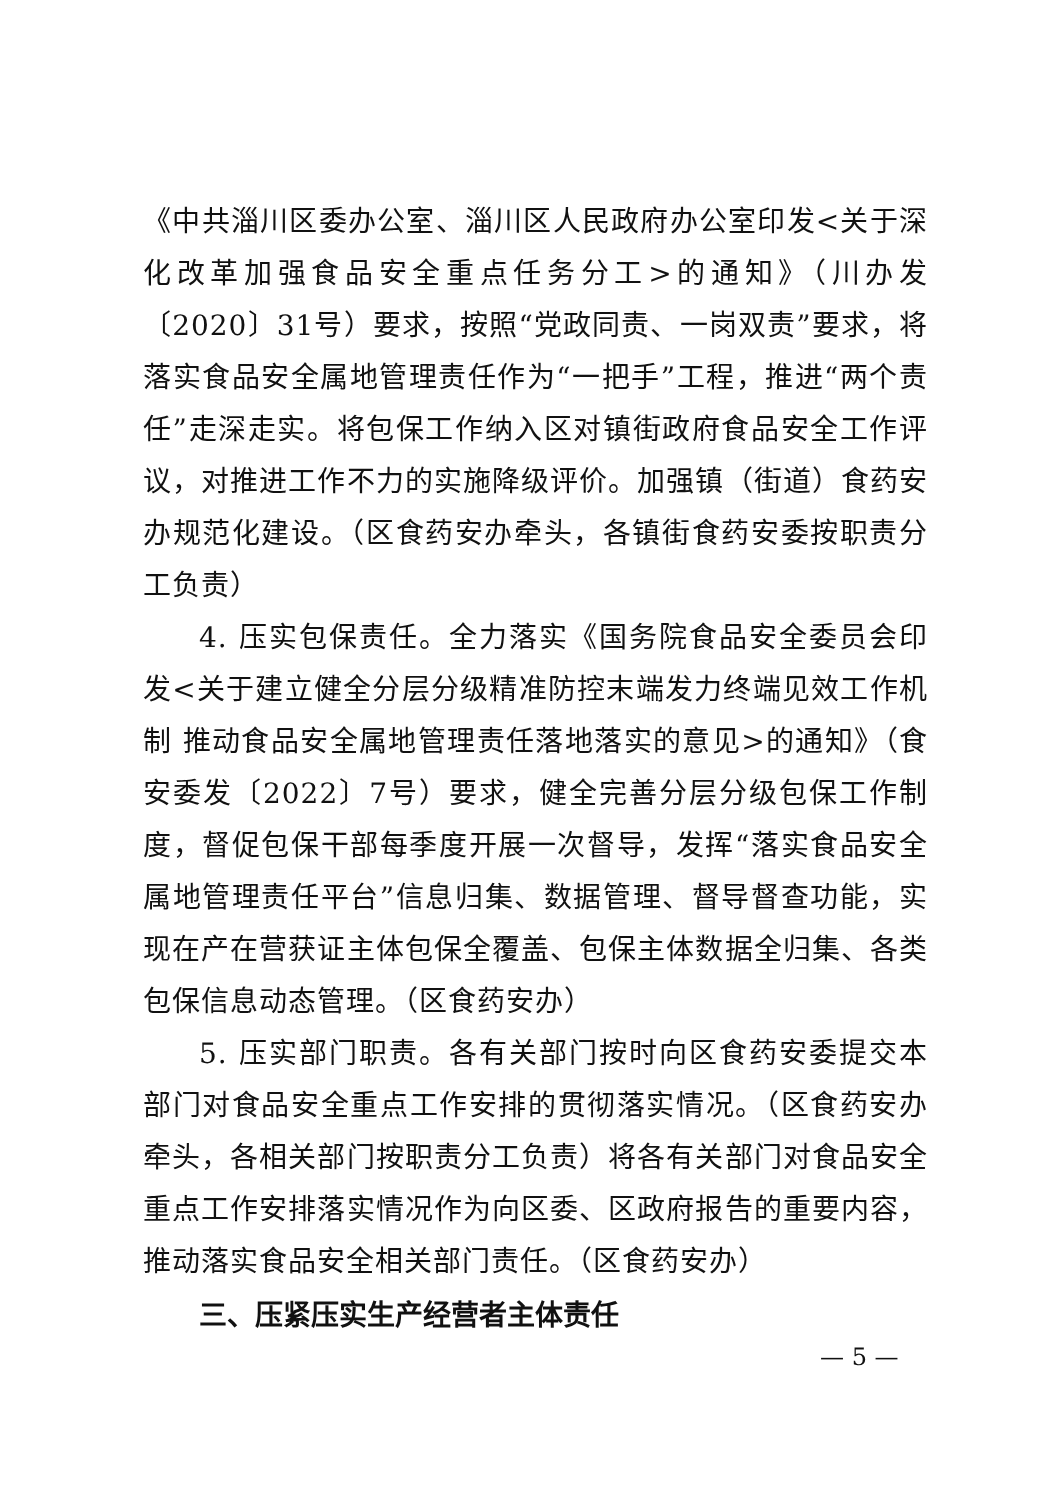《中共淄川区委办公室、淄川区人民政府办公室印发<关于深化改革加强食品安全重点任务分工>的通知》（川办发〔2020〕31号）要求，按照“党政同责、一岗双责”要求，将落实食品安全属地管理责任作为“一把手”工程，推进“两个责任”走深走实。将包保工作纳入区对镇街政府食品安全工作评议，对推进工作不力的实施降级评价。加强镇（街道）食药安办规范化建设。（区食药安办牵头，各镇街食药安委按职责分工负责）
4. 压实包保责任。全力落实《国务院食品安全委员会印发<关于建立健全分层分级精准防控末端发力终端见效工作机制 推动食品安全属地管理责任落地落实的意见>的通知》（食安委发〔2022〕7号）要求，健全完善分层分级包保工作制度，督促包保干部每季度开展一次督导，发挥“落实食品安全属地管理责任平台”信息归集、数据管理、督导督查功能，实现在产在营获证主体包保全覆盖、包保主体数据全归集、各类包保信息动态管理。（区食药安办）
5. 压实部门职责。各有关部门按时向区食药安委提交本部门对食品安全重点工作安排的贯彻落实情况。（区食药安办牵头，各相关部门按职责分工负责）将各有关部门对食品安全重点工作安排落实情况作为向区委、区政府报告的重要内容，推动落实食品安全相关部门责任。（区食药安办）
三、压紧压实生产经营者主体责任
— 5 —